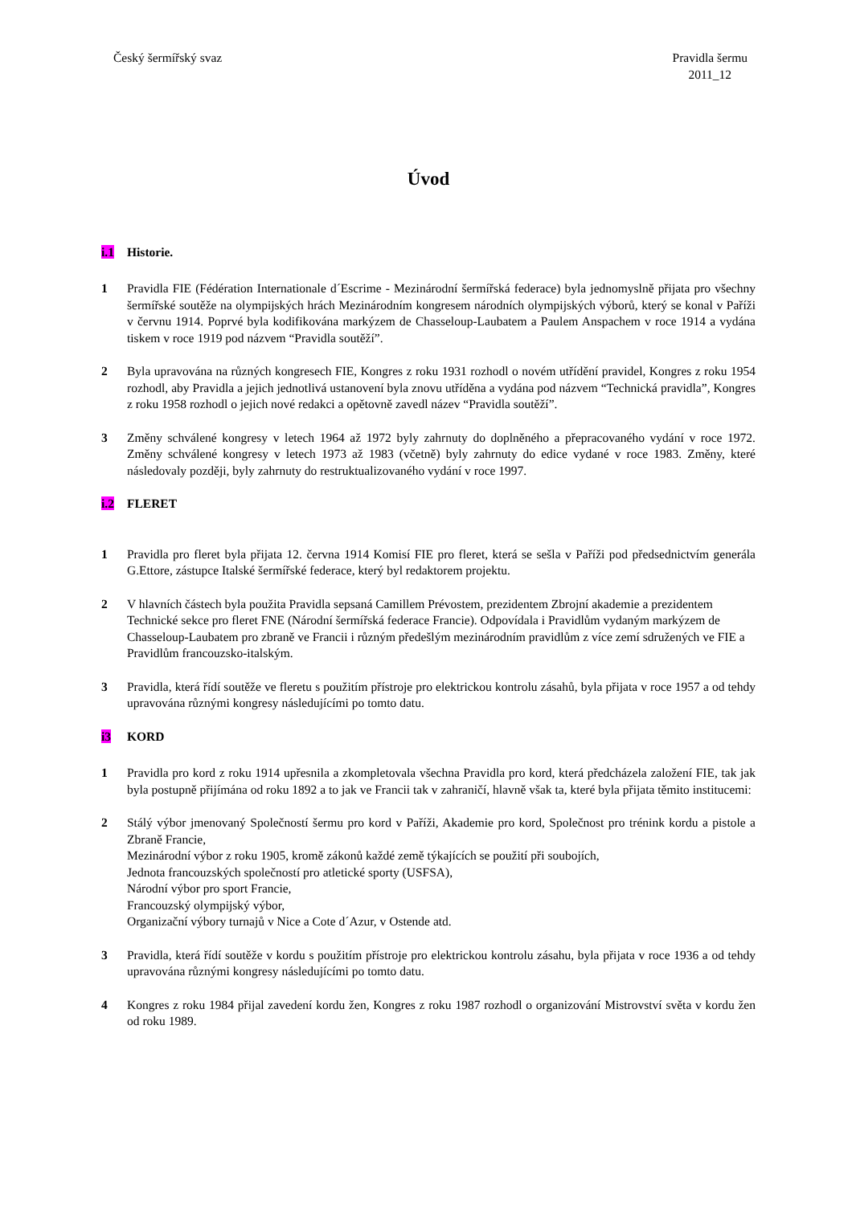Český šermířský svaz Pravidla šermu
2011_12
Úvod
i.1 Historie.
1 Pravidla FIE (Fédération Internationale d´Escrime - Mezinárodní šermířská federace) byla jednomyslně přijata pro všechny šermířské soutěže na olympijských hrách Mezinárodním kongresem národních olympijských výborů, který se konal v Paříži v červnu 1914. Poprvé byla kodifikována markýzem de Chasseloup-Laubatem a Paulem Anspachem v roce 1914 a vydána tiskem v roce 1919 pod názvem “Pravidla soutěží”.
2 Byla upravována na různých kongresech FIE, Kongres z roku 1931 rozhodl o novém utřídění pravidel, Kongres z roku 1954 rozhodl, aby Pravidla a jejich jednotlivá ustanovení byla znovu utříděna a vydána pod názvem “Technická pravidla”, Kongres z roku 1958 rozhodl o jejich nové redakci a opětovně zavedl název “Pravidla soutěží”.
3 Změny schválené kongresy v letech 1964 až 1972 byly zahrnuty do doplněného a přepracovaného vydání v roce 1972. Změny schválené kongresy v letech 1973 až 1983 (včetně) byly zahrnuty do edice vydané v roce 1983. Změny, které následovaly později, byly zahrnuty do restruktualizovaného vydání v roce 1997.
i.2 FLERET
1 Pravidla pro fleret byla přijata 12. června 1914 Komisí FIE pro fleret, která se sešla v Paříži pod předsednictvím generála G.Ettore, zástupce Italské šermířské federace, který byl redaktorem projektu.
2 V hlavních částech byla použita Pravidla sepsaná Camillem Prévostem, prezidentem Zbrojní akademie a prezidentem Technické sekce pro fleret FNE (Národní šermířská federace Francie). Odpovídala i Pravidlům vydaným markýzem de Chasseloup-Laubatem pro zbraně ve Francii i různým předešlým mezinárodním pravidlům z více zemí sdružených ve FIE a Pravidlům francouzsko-italským.
3 Pravidla, která řídí soutěže ve fleretu s použitím přístroje pro elektrickou kontrolu zásahů, byla přijata v roce 1957 a od tehdy upravována různými kongresy následujícími po tomto datu.
i3 KORD
1 Pravidla pro kord z roku 1914 upřesnila a zkompletovala všechna Pravidla pro kord, která předcházela založení FIE, tak jak byla postupně přijímána od roku 1892 a to jak ve Francii tak v zahraničí, hlavně však ta, které byla přijata těmito institucemi:
2 Stálý výbor jmenovaný Společností šermu pro kord v Paříži, Akademie pro kord, Společnost pro trénink kordu a pistole a Zbraně Francie,
Mezinárodní výbor z roku 1905, kromě zákonů každé země týkajících se použití při soubojích,
Jednota francouzských společností pro atletické sporty (USFSA),
Národní výbor pro sport Francie,
Francouzský olympijský výbor,
Organizační výbory turnajů v Nice a Cote d´Azur, v Ostende atd.
3 Pravidla, která řídí soutěže v kordu s použitím přístroje pro elektrickou kontrolu zásahu, byla přijata v roce 1936 a od tehdy upravována různými kongresy následujícími po tomto datu.
4 Kongres z roku 1984 přijal zavedení kordu žen, Kongres z roku 1987 rozhodl o organizování Mistrovství světa v kordu žen od roku 1989.